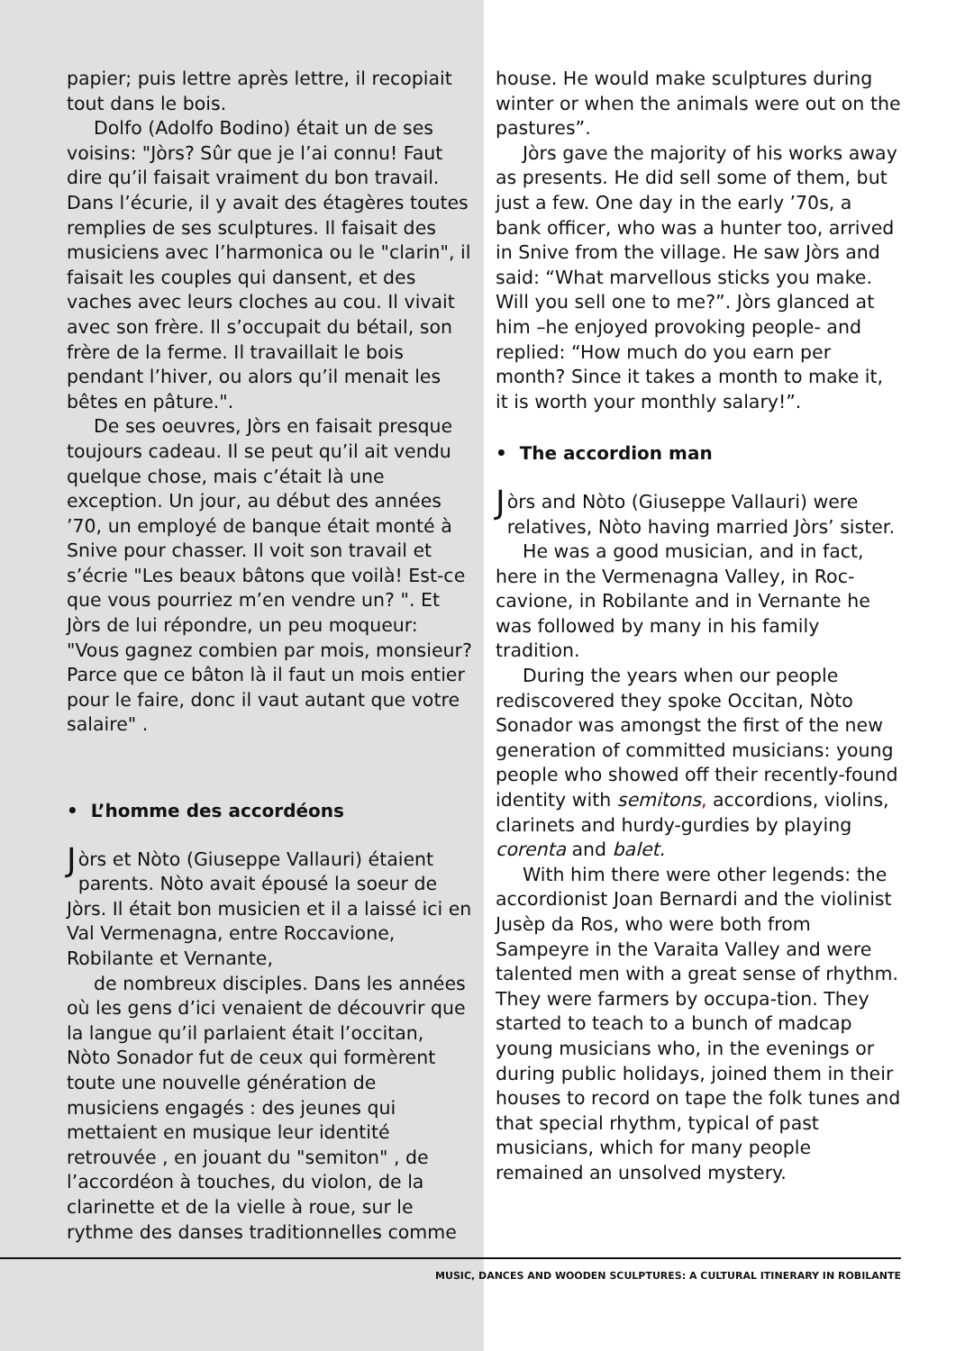papier; puis lettre après lettre, il recopiait tout dans le bois.
Dolfo (Adolfo Bodino) était un de ses voisins: "Jòrs? Sûr que je l’ai connu! Faut dire qu’il faisait vraiment du bon travail. Dans l’écurie, il y avait des étagères toutes remplies de ses sculptures. Il faisait des musiciens avec l’harmonica ou le "clarin", il faisait les couples qui dansent, et des vaches avec leurs cloches au cou. Il vivait avec son frère. Il s’occupait du bétail, son frère de la ferme. Il travaillait le bois pendant l’hiver, ou alors qu’il menait les bêtes en pâture.".
De ses oeuvres, Jòrs en faisait presque toujours cadeau. Il se peut qu’il ait vendu quelque chose, mais c’était là une exception. Un jour, au début des années ’70, un employé de banque était monté à Snive pour chasser. Il voit son travail et s’écrie "Les beaux bâtons que voilà! Est-ce que vous pourriez m’en vendre un? ". Et Jòrs de lui répondre, un peu moqueur: "Vous gagnez combien par mois, monsieur? Parce que ce bâton là il faut un mois entier pour le faire, donc il vaut autant que votre salaire" .
• L’homme des accordéons
Jòrs et Nòto (Giuseppe Vallauri) étaient parents. Nòto avait épousé la soeur de Jòrs. Il était bon musicien et il a laissé ici en Val Vermenagna, entre Roccavione, Robilante et Vernante,
de nombreux disciples. Dans les années où les gens d’ici venaient de découvrir que la langue qu’il parlaient était l’occitan, Nòto Sonador fut de ceux qui formèrent toute une nouvelle génération de musiciens engagés : des jeunes qui mettaient en musique leur identité retrouvée , en jouant du "semiton" , de l’accordéon à touches, du violon, de la clarinette et de la vielle à roue, sur le rythme des danses traditionnelles comme
house. He would make sculptures during winter or when the animals were out on the pastures”.
Jòrs gave the majority of his works away as presents. He did sell some of them, but just a few. One day in the early ’70s, a bank officer, who was a hunter too, arrived in Snive from the village. He saw Jòrs and said: “What marvellous sticks you make. Will you sell one to me?”. Jòrs glanced at him –he enjoyed provoking people- and replied: “How much do you earn per month? Since it takes a month to make it, it is worth your monthly salary!”.
• The accordion man
Jòrs and Nòto (Giuseppe Vallauri) were relatives, Nòto having married Jòrs’ sister.
He was a good musician, and in fact, here in the Vermenagna Valley, in Roc-cavione, in Robilante and in Vernante he was followed by many in his family tradition.
During the years when our people rediscovered they spoke Occitan, Nòto Sonador was amongst the first of the new generation of committed musicians: young people who showed off their recently-found identity with semitons, accordions, violins, clarinets and hurdy-gurdies by playing corenta and balet.
With him there were other legends: the accordionist Joan Bernardi and the violinist Jusèp da Ros, who were both from Sampeyre in the Varaita Valley and were talented men with a great sense of rhythm. They were farmers by occupa-tion. They started to teach to a bunch of madcap young musicians who, in the evenings or during public holidays, joined them in their houses to record on tape the folk tunes and that special rhythm, typical of past musicians, which for many people remained an unsolved mystery.
MUSIC, DANCES AND WOODEN SCULPTURES: A CULTURAL ITINERARY IN ROBILANTE